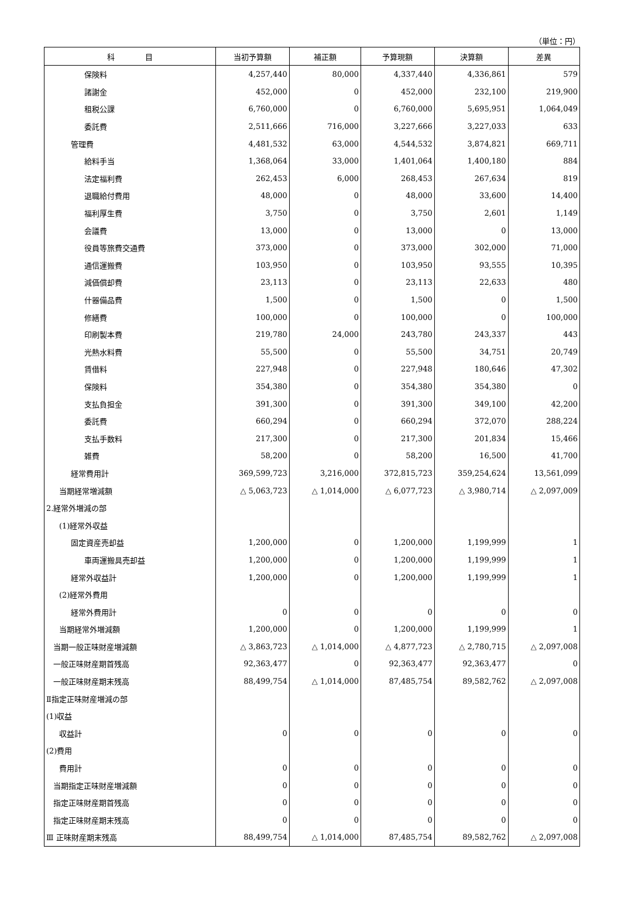（単位：円）
| 科 目 | 当初予算額 | 補正額 | 予算現額 | 決算額 | 差異 |
| --- | --- | --- | --- | --- | --- |
| 保険料 | 4,257,440 | 80,000 | 4,337,440 | 4,336,861 | 579 |
| 諸謝金 | 452,000 | 0 | 452,000 | 232,100 | 219,900 |
| 租税公課 | 6,760,000 | 0 | 6,760,000 | 5,695,951 | 1,064,049 |
| 委託費 | 2,511,666 | 716,000 | 3,227,666 | 3,227,033 | 633 |
| 管理費 | 4,481,532 | 63,000 | 4,544,532 | 3,874,821 | 669,711 |
| 給料手当 | 1,368,064 | 33,000 | 1,401,064 | 1,400,180 | 884 |
| 法定福利費 | 262,453 | 6,000 | 268,453 | 267,634 | 819 |
| 退職給付費用 | 48,000 | 0 | 48,000 | 33,600 | 14,400 |
| 福利厚生費 | 3,750 | 0 | 3,750 | 2,601 | 1,149 |
| 会議費 | 13,000 | 0 | 13,000 | 0 | 13,000 |
| 役員等旅費交通費 | 373,000 | 0 | 373,000 | 302,000 | 71,000 |
| 通信運搬費 | 103,950 | 0 | 103,950 | 93,555 | 10,395 |
| 減価償却費 | 23,113 | 0 | 23,113 | 22,633 | 480 |
| 什器備品費 | 1,500 | 0 | 1,500 | 0 | 1,500 |
| 修繕費 | 100,000 | 0 | 100,000 | 0 | 100,000 |
| 印刷製本費 | 219,780 | 24,000 | 243,780 | 243,337 | 443 |
| 光熱水料費 | 55,500 | 0 | 55,500 | 34,751 | 20,749 |
| 賃借料 | 227,948 | 0 | 227,948 | 180,646 | 47,302 |
| 保険料 | 354,380 | 0 | 354,380 | 354,380 | 0 |
| 支払負担金 | 391,300 | 0 | 391,300 | 349,100 | 42,200 |
| 委託費 | 660,294 | 0 | 660,294 | 372,070 | 288,224 |
| 支払手数料 | 217,300 | 0 | 217,300 | 201,834 | 15,466 |
| 雑費 | 58,200 | 0 | 58,200 | 16,500 | 41,700 |
| 経常費用計 | 369,599,723 | 3,216,000 | 372,815,723 | 359,254,624 | 13,561,099 |
| 当期経常増減額 | △ 5,063,723 | △ 1,014,000 | △ 6,077,723 | △ 3,980,714 | △ 2,097,009 |
| 2.経常外増減の部 | | | | | |
| (1)経常外収益 | | | | | |
| 固定資産売却益 | 1,200,000 | 0 | 1,200,000 | 1,199,999 | 1 |
| 車両運搬具売却益 | 1,200,000 | 0 | 1,200,000 | 1,199,999 | 1 |
| 経常外収益計 | 1,200,000 | 0 | 1,200,000 | 1,199,999 | 1 |
| (2)経常外費用 | | | | | |
| 経常外費用計 | 0 | 0 | 0 | 0 | 0 |
| 当期経常外増減額 | 1,200,000 | 0 | 1,200,000 | 1,199,999 | 1 |
| 当期一般正味財産増減額 | △ 3,863,723 | △ 1,014,000 | △ 4,877,723 | △ 2,780,715 | △ 2,097,008 |
| 一般正味財産期首残高 | 92,363,477 | 0 | 92,363,477 | 92,363,477 | 0 |
| 一般正味財産期末残高 | 88,499,754 | △ 1,014,000 | 87,485,754 | 89,582,762 | △ 2,097,008 |
| Ⅱ指定正味財産増減の部 | | | | | |
| (1)収益 | | | | | |
| 収益計 | 0 | 0 | 0 | 0 | 0 |
| (2)費用 | | | | | |
| 費用計 | 0 | 0 | 0 | 0 | 0 |
| 当期指定正味財産増減額 | 0 | 0 | 0 | 0 | 0 |
| 指定正味財産期首残高 | 0 | 0 | 0 | 0 | 0 |
| 指定正味財産期末残高 | 0 | 0 | 0 | 0 | 0 |
| Ⅲ 正味財産期末残高 | 88,499,754 | △ 1,014,000 | 87,485,754 | 89,582,762 | △ 2,097,008 |